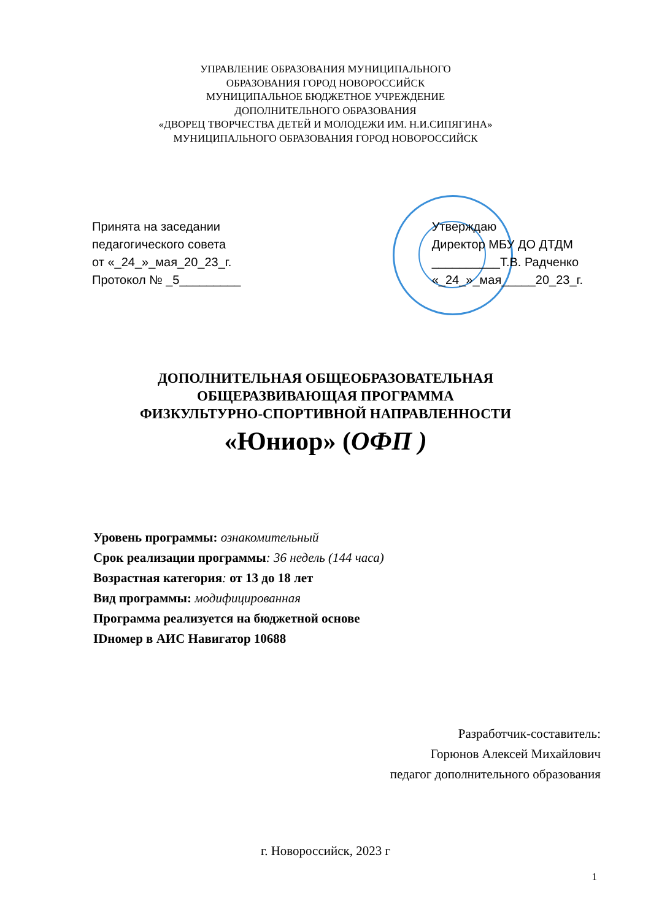УПРАВЛЕНИЕ ОБРАЗОВАНИЯ МУНИЦИПАЛЬНОГО
ОБРАЗОВАНИЯ ГОРОД НОВОРОССИЙСК
МУНИЦИПАЛЬНОЕ БЮДЖЕТНОЕ УЧРЕЖДЕНИЕ
ДОПОЛНИТЕЛЬНОГО ОБРАЗОВАНИЯ
«ДВОРЕЦ ТВОРЧЕСТВА ДЕТЕЙ И МОЛОДЕЖИ ИМ. Н.И.СИПЯГИНА»
МУНИЦИПАЛЬНОГО ОБРАЗОВАНИЯ ГОРОД НОВОРОССИЙСК
Принята на заседании
педагогического совета
от «_24_»_мая_20_23_г.
Протокол № _5_________
Утверждаю
Директор МБУ ДО ДТДМ
__________Т.В. Радченко
«_24_»_мая_____20_23_г.
ДОПОЛНИТЕЛЬНАЯ ОБЩЕОБРАЗОВАТЕЛЬНАЯ
ОБЩЕРАЗВИВАЮЩАЯ ПРОГРАММА
ФИЗКУЛЬТУРНО-СПОРТИВНОЙ НАПРАВЛЕННОСТИ
«Юниор» (ОФП )
Уровень программы: ознакомительный
Срок реализации программы: 36 недель (144 часа)
Возрастная категория: от 13 до 18 лет
Вид программы: модифицированная
Программа реализуется на бюджетной основе
IDномер в АИС Навигатор 10688
Разработчик-составитель:
Горюнов Алексей Михайлович
педагог дополнительного образования
г. Новороссийск, 2023 г
1